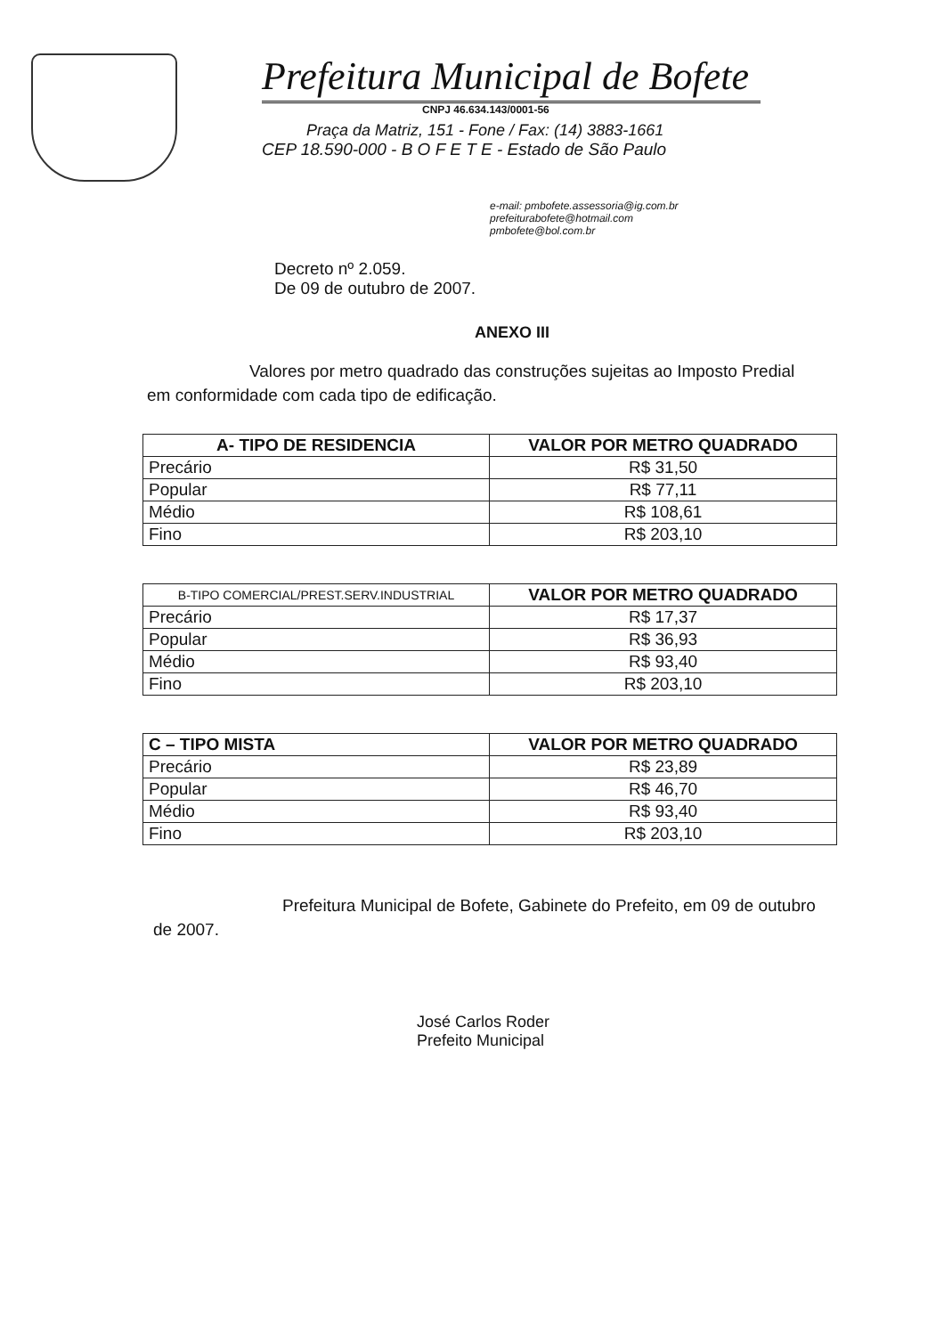Prefeitura Municipal de Bofete
CNPJ 46.634.143/0001-56
Praça da Matriz, 151 - Fone / Fax: (14) 3883-1661
CEP 18.590-000 - B O F E T E - Estado de São Paulo
e-mail: pmbofete.assessoria@ig.com.br
prefeiturabofete@hotmail.com
pmbofete@bol.com.br
Decreto nº 2.059.
De 09 de outubro de 2007.
ANEXO III
Valores por metro quadrado das construções sujeitas ao Imposto Predial em conformidade com cada tipo de edificação.
| A- TIPO DE RESIDENCIA | VALOR POR METRO QUADRADO |
| --- | --- |
| Precário | R$ 31,50 |
| Popular | R$ 77,11 |
| Médio | R$ 108,61 |
| Fino | R$ 203,10 |
| B-TIPO COMERCIAL/PREST.SERV.INDUSTRIAL | VALOR POR METRO QUADRADO |
| --- | --- |
| Precário | R$ 17,37 |
| Popular | R$ 36,93 |
| Médio | R$ 93,40 |
| Fino | R$ 203,10 |
| C – TIPO MISTA | VALOR POR METRO QUADRADO |
| --- | --- |
| Precário | R$ 23,89 |
| Popular | R$ 46,70 |
| Médio | R$ 93,40 |
| Fino | R$ 203,10 |
Prefeitura Municipal de Bofete, Gabinete do Prefeito, em 09 de outubro de 2007.
José Carlos Roder
Prefeito Municipal